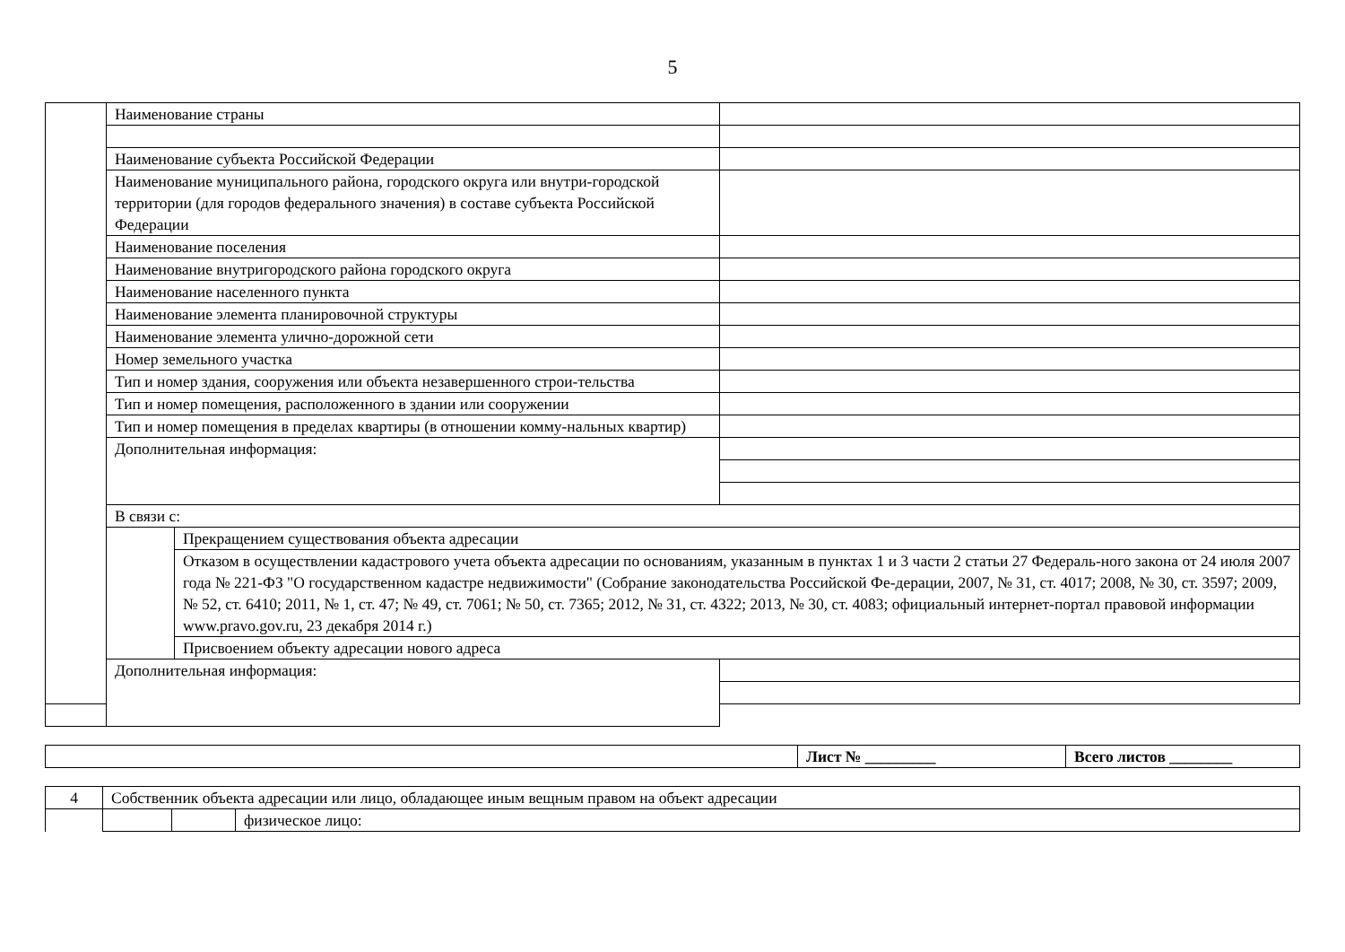5
| | Наименование страны | | |
| | Наименование субъекта Российской Федерации | | |
| | Наименование муниципального района, городского округа или внутри-городской территории (для городов федерального значения) в составе субъекта Российской Федерации | | |
| | Наименование поселения | | |
| | Наименование внутригородского района городского округа | | |
| | Наименование населенного пункта | | |
| | Наименование элемента планировочной структуры | | |
| | Наименование элемента улично-дорожной сети | | |
| | Номер земельного участка | | |
| | Тип и номер здания, сооружения или объекта незавершенного строи-тельства | | |
| | Тип и номер помещения, расположенного в здании или сооружении | | |
| | Тип и номер помещения в пределах квартиры (в отношении комму-нальных квартир) | | |
| | Дополнительная информация: | | |
| | В связи с: | | |
| | | Прекращением существования объекта адресации | |
| | | Отказом в осуществлении кадастрового учета объекта адресации по основаниям, указанным в пунктах 1 и 3 части 2 статьи 27 Федераль-ного закона от 24 июля 2007 года № 221-ФЗ "О государственном кадастре недвижимости" (Собрание законодательства Российской Фе-дерации, 2007, № 31, ст. 4017; 2008, № 30, ст. 3597; 2009, № 52, ст. 6410; 2011, № 1, ст. 47; № 49, ст. 7061; № 50, ст. 7365; 2012, № 31, ст. 4322; 2013, № 30, ст. 4083; официальный интернет-портал правовой информации www.pravo.gov.ru, 23 декабря 2014 г.) | |
| | | Присвоением объекту адресации нового адреса | |
| | Дополнительная информация: | | |
| | Лист № _________ | Всего листов ________ |
| 4 | Собственник объекта адресации или лицо, обладающее иным вещным правом на объект адресации | | |
| | | | физическое лицо: |